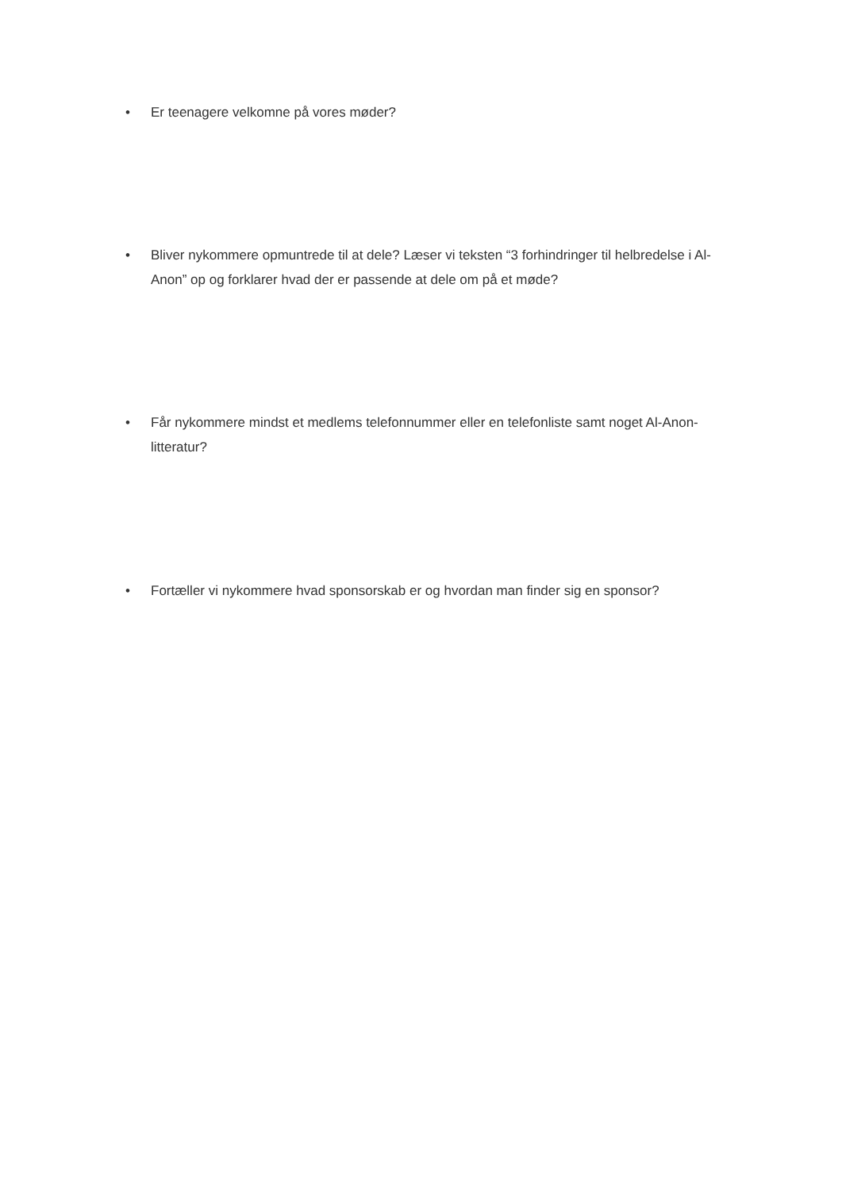• Er teenagere velkomne på vores møder?
• Bliver nykommere opmuntrede til at dele? Læser vi teksten “3 forhindringer til helbredelse i Al-Anon” op og forklarer hvad der er passende at dele om på et møde?
• Får nykommere mindst et medlems telefonnummer eller en telefonliste samt noget Al-Anon-litteratur?
• Fortæller vi nykommere hvad sponsorskab er og hvordan man finder sig en sponsor?